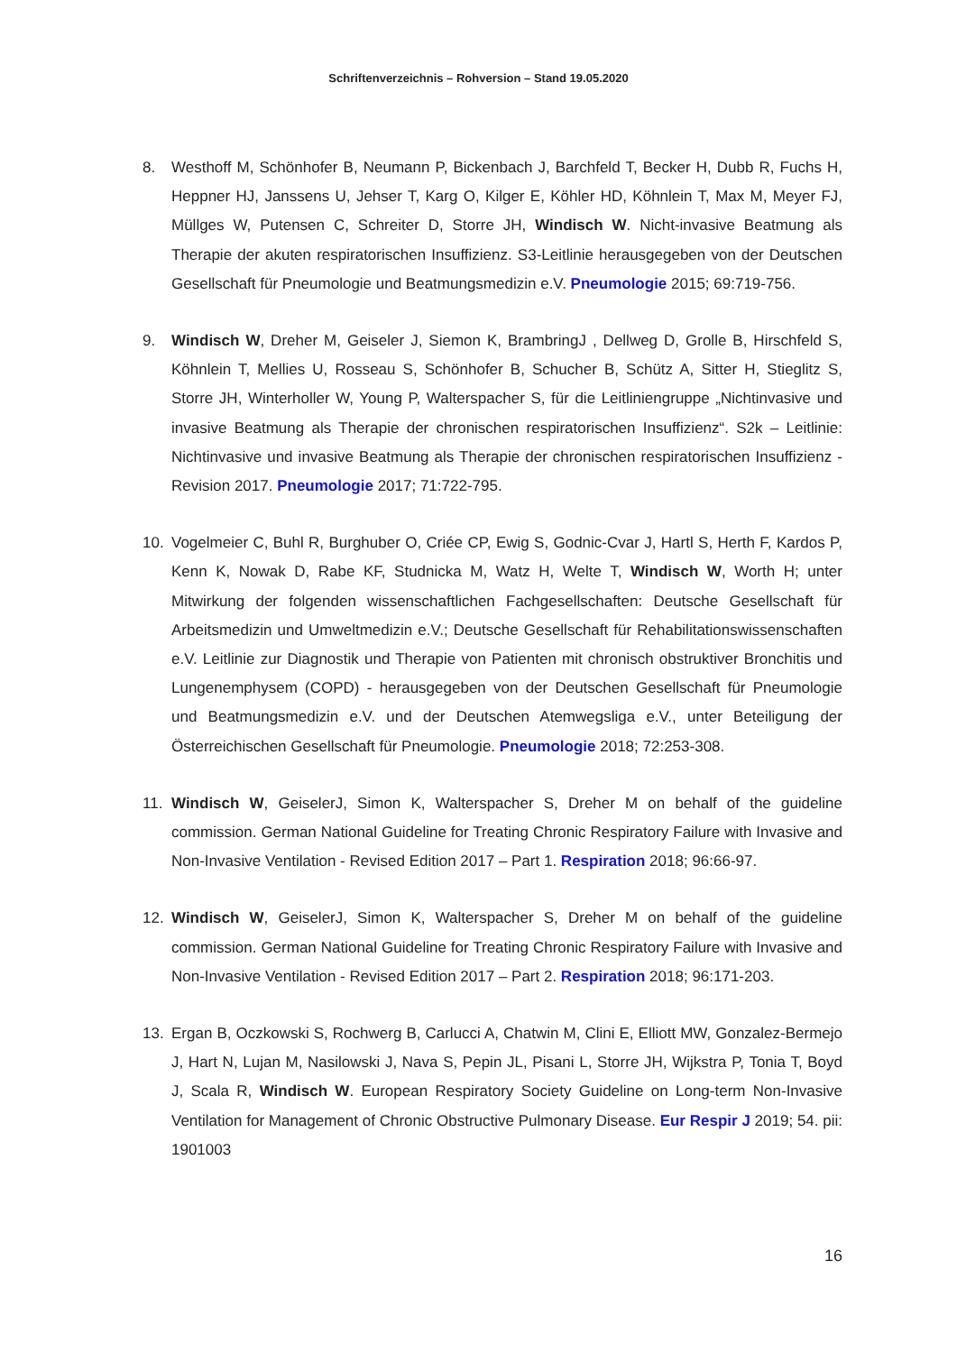Schriftenverzeichnis – Rohversion – Stand 19.05.2020
8. Westhoff M, Schönhofer B, Neumann P, Bickenbach J, Barchfeld T, Becker H, Dubb R, Fuchs H, Heppner HJ, Janssens U, Jehser T, Karg O, Kilger E, Köhler HD, Köhnlein T, Max M, Meyer FJ, Müllges W, Putensen C, Schreiter D, Storre JH, Windisch W. Nicht-invasive Beatmung als Therapie der akuten respiratorischen Insuffizienz. S3-Leitlinie herausgegeben von der Deutschen Gesellschaft für Pneumologie und Beatmungsmedizin e.V. Pneumologie 2015; 69:719-756.
9. Windisch W, Dreher M, Geiseler J, Siemon K, BrambringJ , Dellweg D, Grolle B, Hirschfeld S, Köhnlein T, Mellies U, Rosseau S, Schönhofer B, Schucher B, Schütz A, Sitter H, Stieglitz S, Storre JH, Winterholler W, Young P, Walterspacher S, für die Leitliniengruppe „Nichtinvasive und invasive Beatmung als Therapie der chronischen respiratorischen Insuffizienz“. S2k – Leitlinie: Nichtinvasive und invasive Beatmung als Therapie der chronischen respiratorischen Insuffizienz - Revision 2017. Pneumologie 2017; 71:722-795.
10. Vogelmeier C, Buhl R, Burghuber O, Criée CP, Ewig S, Godnic-Cvar J, Hartl S, Herth F, Kardos P, Kenn K, Nowak D, Rabe KF, Studnicka M, Watz H, Welte T, Windisch W, Worth H; unter Mitwirkung der folgenden wissenschaftlichen Fachgesellschaften: Deutsche Gesellschaft für Arbeitsmedizin und Umweltmedizin e.V.; Deutsche Gesellschaft für Rehabilitationswissenschaften e.V. Leitlinie zur Diagnostik und Therapie von Patienten mit chronisch obstruktiver Bronchitis und Lungenemphysem (COPD) - herausgegeben von der Deutschen Gesellschaft für Pneumologie und Beatmungsmedizin e.V. und der Deutschen Atemwegsliga e.V., unter Beteiligung der Österreichischen Gesellschaft für Pneumologie. Pneumologie 2018; 72:253-308.
11. Windisch W, GeiselerJ, Simon K, Walterspacher S, Dreher M on behalf of the guideline commission. German National Guideline for Treating Chronic Respiratory Failure with Invasive and Non-Invasive Ventilation - Revised Edition 2017 – Part 1. Respiration 2018; 96:66-97.
12. Windisch W, GeiselerJ, Simon K, Walterspacher S, Dreher M on behalf of the guideline commission. German National Guideline for Treating Chronic Respiratory Failure with Invasive and Non-Invasive Ventilation - Revised Edition 2017 – Part 2. Respiration 2018; 96:171-203.
13. Ergan B, Oczkowski S, Rochwerg B, Carlucci A, Chatwin M, Clini E, Elliott MW, Gonzalez-Bermejo J, Hart N, Lujan M, Nasilowski J, Nava S, Pepin JL, Pisani L, Storre JH, Wijkstra P, Tonia T, Boyd J, Scala R, Windisch W. European Respiratory Society Guideline on Long-term Non-Invasive Ventilation for Management of Chronic Obstructive Pulmonary Disease. Eur Respir J 2019; 54. pii: 1901003
16